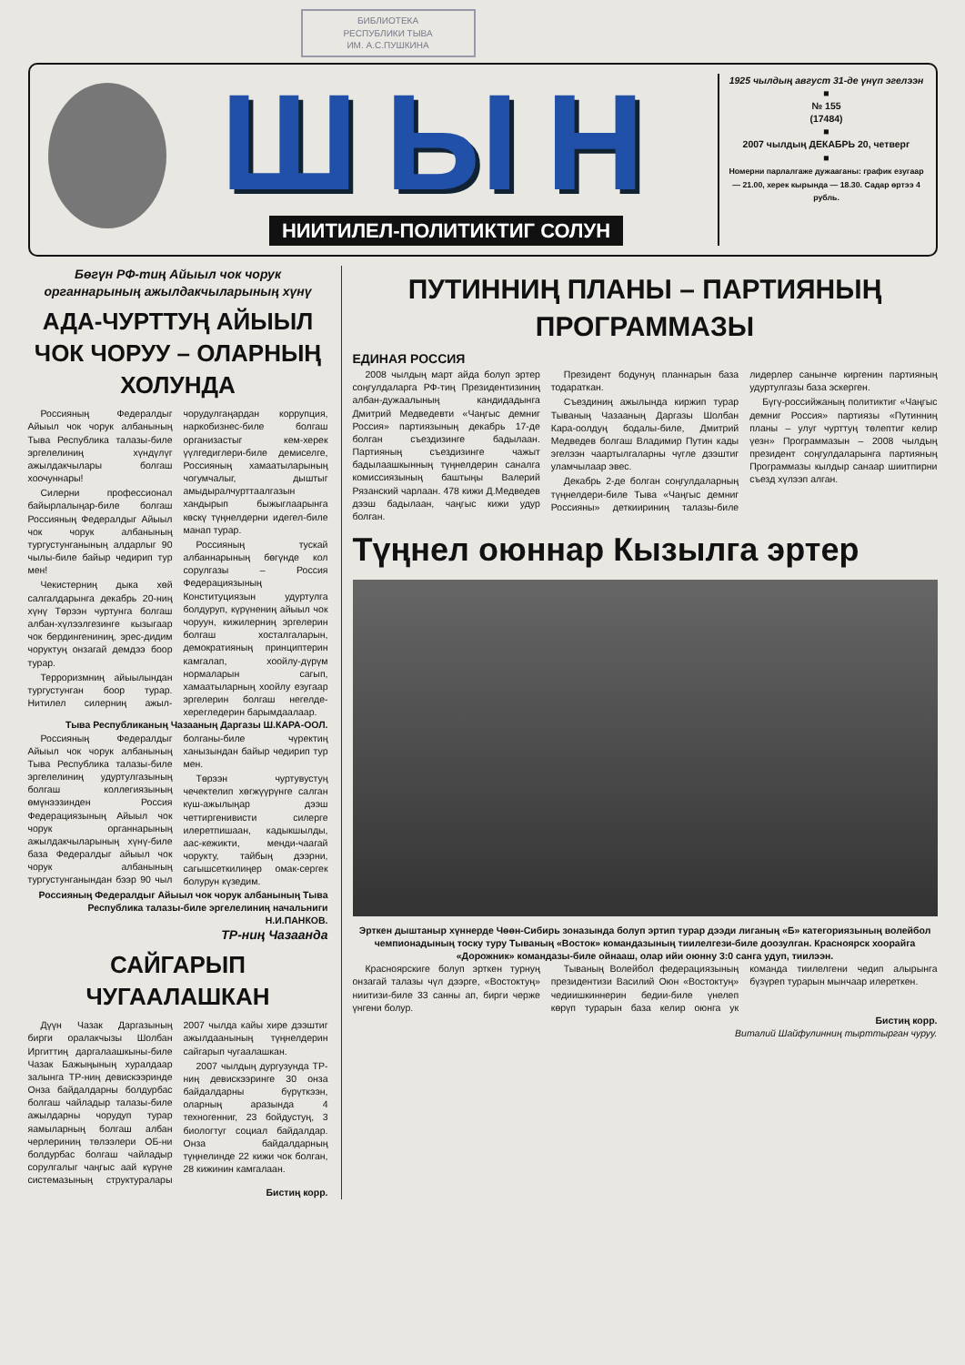БИБЛИОТЕКА
РЕСПУБЛИКИ ТЫВА
ИМ. А.С.ПУШКИНА
ШЫН
НИИТИЛЕЛ-ПОЛИТИКТИГ СОЛУН
1925 чылдың август 31-де үнүп эгелээн
■
№ 155
(17484)
■
2007 чылдың ДЕКАБРЬ 20, четверг
■
Номерни парлалгаже дужааганы: график езугаар — 21.00, херек кырында — 18.30. Садар өртээ 4 рубль.
Бөгүн РФ-тиң Айыыл чок чорук органнарының ажылдакчыларының хүнү
АДА-ЧУРТТУҢ АЙЫЫЛ ЧОК ЧОРУУ – ОЛАРНЫҢ ХОЛУНДА
Россияның Федералдыг Айыыл чок чорук албанының Тыва Республика талазы-биле эргелелиниң хүндүлүг ажылдакчылары болгаш хоочуннары!
Силерни профессионал байырлалыңар-биле болгаш Россияның Федералдыг Айыыл чок чорук албанының тургустунганының алдарлыг 90 чылы-биле байыр чедирип тур мен!
Чекистерниң дыка хөй салгалдарынга декабрь 20-ниң хүнү Төрээн чуртунга болгаш албан-хүлээлгезинге кызыгаар чок бердингениниң, эрес-дидим чоруктуң онзагай демдээ боор турар.
Терроризмниң айыылындан тургустунган боор турар. Нитилел силерниң ажыл-чорудулгаңардан коррупция, наркобизнес-биле болгаш организастыг кем-херек үүлгедиглери-биле демиселге, Россияның хамаатыларының чогумчалыг, дыштыг амыдыралчурттаалгазын хандырып быжыглаарынга көскү түңнелдерни идегел-биле манап турар.
Россияның тускай албаннарының бөгүнде кол сорулгазы – Россия Федерациязының Конституциязын удуртулга болдуруп, күрүнениң айыыл чок чоруун, кижилерниң эргелерин болгаш хосталгаларын, демократияның принциптерин камгалап, хоойлу-дүрүм нормаларын сагып, хамаатыларның хоойлу езугаар эргелерин болгаш негелде-херегледерин барымдаалаар.
Тыва Республиканың Чазааның Даргазы Ш.КАРА-ООЛ.
Россияның Федералдыг Айыыл чок чорук албанының Тыва Республика талазы-биле эргелелиниң удуртулгазының болгаш коллегиязының өмүнээзинден Россия Федерациязының Айыыл чок чорук органнарының ажылдакчыларының хүнү-биле база Федералдыг айыыл чок чорук албанының тургустунганындан бээр 90 чыл болганы-биле чүректиң ханызындан байыр чедирип тур мен.
Төрээн чуртувустуң чечектелип хөгжүүрүнге салган күш-ажылыңар дээш четтиргенивисти силерге илеретпишаан, кадыкшылды, аас-кежикти, менди-чаагай чорукту, тайбың дээрни, сагышсеткилиңер омак-сергек болурун күзедим.
Россияның Федералдыг Айыыл чок чорук албанының Тыва Республика талазы-биле эргелелиниң начальниги Н.И.ПАНКОВ.
ТР-ниң Чазаанда
САЙГАРЫП ЧУГААЛАШКАН
Дүүн Чазак Даргазының бирги оралакчызы Шолбан Иргиттиң даргалаашкыны-биле Чазак Бажыңының хуралдаар залынга ТР-ниң девискээринде Онза байдалдарны болдурбас болгаш чайладыр талазы-биле ажылдарны чорудуп турар яамыларның болгаш албан черлериниң төлээлери ОБ-ни болдурбас болгаш чайладыр сорулгалыг чаңгыс аай күрүне системазының структуралары 2007 чылда кайы хире дээштиг ажылдаанының түңнелдерин сайгарып чугаалашкан.
2007 чылдың дургузунда ТР-ниң девискээринге 30 онза байдалдарны бүрүткээн, оларның аразында 4 техногенниг, 23 бойдустуң, 3 биологтуг социал байдалдар. Онза байдалдарның түңнелинде 22 кижи чок болган, 28 кижинин камгалаан.
Бистиң корр.
ПУТИННИҢ ПЛАНЫ – ПАРТИЯНЫҢ ПРОГРАММАЗЫ
ЕДИНАЯ РОССИЯ
2008 чылдың март айда болуп эртер соңгулдаларга РФ-тиң Президентизиниң албан-дужаалының кандидадынга Дмитрий Медведевти «Чаңгыс демниг Россия» партиязының декабрь 17-де болган съездизинге бадылаан. Партияның съездизинге чажыт бадылаашкынның түңнелдерин саналга комиссиязының баштыңы Валерий Рязанский чарлаан. 478 кижи Д.Медведев дээш бадылаан, чаңгыс кижи удур болган.
Президент бодунуң планнарын база тодараткан.
Съездиниң ажылында киржип турар Тываның Чазааның Даргазы Шолбан Кара-оолдуң бодалы-биле, Дмитрий Медведев болгаш Владимир Путин кады эгелээн чаартылгаларны чүгле дээштиг уламчылаар эвес.
Декабрь 2-де болган соңгулдаларның түңнелдери-биле Тыва «Чаңгыс демниг Россияны» деткиириниң талазы-биле лидерлер санынче киргенин партияның удуртулгазы база эскерген.
Бүгү-российжаның политиктиг «Чаңгыс демниг Россия» партиязы «Путинниң планы – улуг чурттуң төлептиг келир үезн» Программазын – 2008 чылдың президент соңгулдаларынга партияның Программазы кылдыр санаар шиитпирни съезд хүлээп алган.
Түңнел оюннар Кызылга эртер
Эрткен дыштаныр хүннерде Чөөн-Сибирь зоназында болуп эртип турар дээди лиганың «Б» категориязының волейбол чемпионадының тоску туру Тываның «Восток» командазының тиилелгези-биле доозулган. Красноярск хоорайга «Дорожник» командазы-биле ойнааш, олар ийи оюнну 3:0 санга удуп, тиилээн.
Красноярскиге болуп эрткен турнуң онзагай талазы чүл дээрге, «Востоктуң» ниитизи-биле 33 санны ап, бирги черже үнгени болур.
Тываның Волейбол федерациязының президентизи Василий Оюн «Востоктуң» чедиишкиннерин бедии-биле үнелеп көрүп турарын база келир оюнга ук команда тиилелгени чедип алырынга бүзүреп турарын мынчаар илереткен.
Бистиң корр.
Виталий Шайфулинниң тырттырган чуруу.